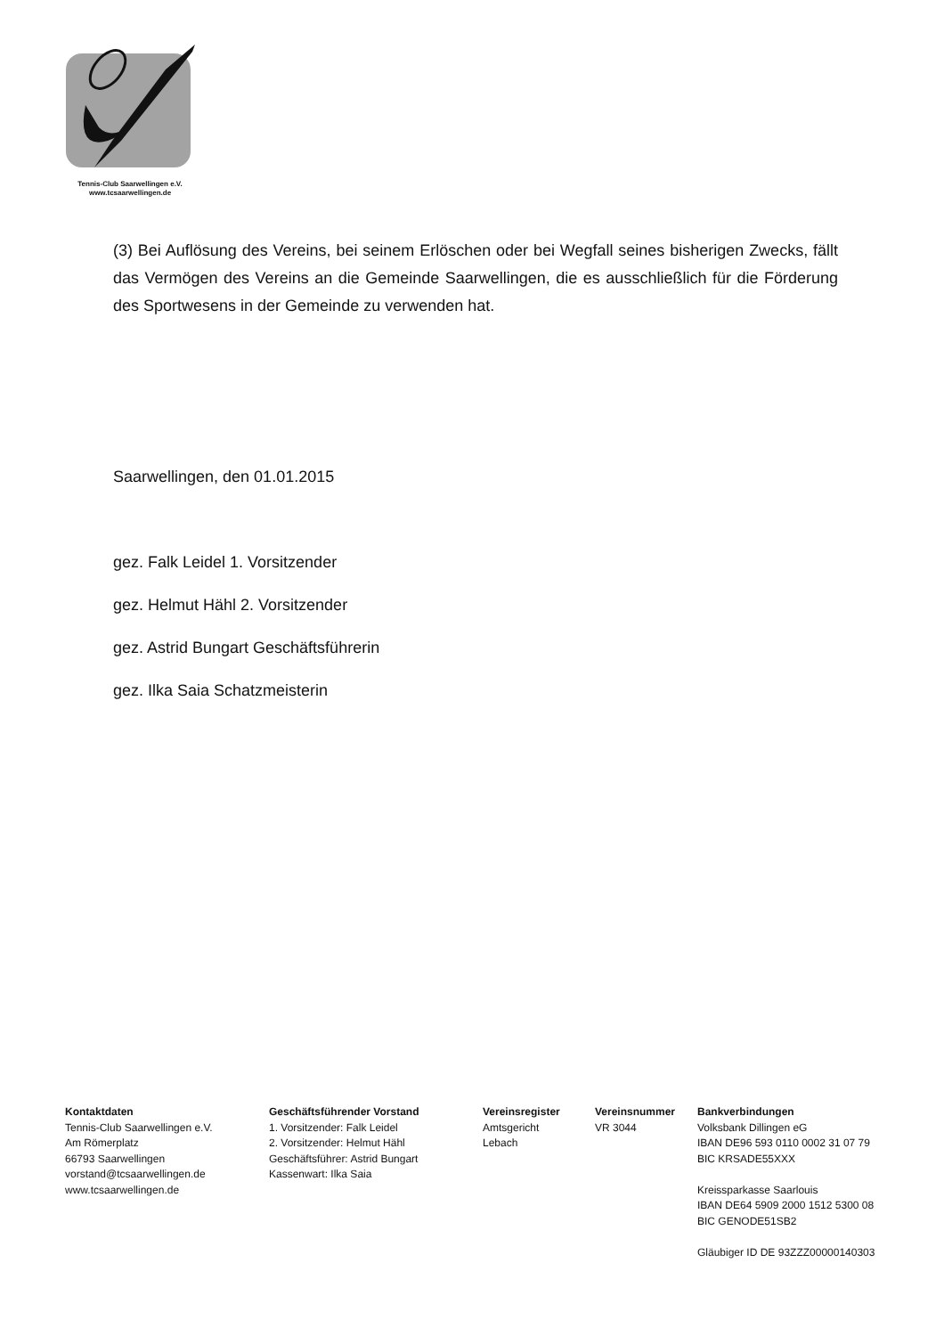Tennis-Club Saarwellingen e.V.
www.tcsaarwellingen.de
(3) Bei Auflösung des Vereins, bei seinem Erlöschen oder bei Wegfall seines bisherigen Zwecks, fällt das Vermögen des Vereins an die Gemeinde Saarwellingen, die es ausschließlich für die Förderung des Sportwesens in der Gemeinde zu verwenden hat.
Saarwellingen, den 01.01.2015
gez. Falk Leidel 1. Vorsitzender
gez. Helmut Hähl 2. Vorsitzender
gez. Astrid Bungart Geschäftsführerin
gez. Ilka Saia Schatzmeisterin
Kontaktdaten
Tennis-Club Saarwellingen e.V.
Am Römerplatz
66793 Saarwellingen
vorstand@tcsaarwellingen.de
www.tcsaarwellingen.de
Geschäftsführender Vorstand
1. Vorsitzender: Falk Leidel
2. Vorsitzender: Helmut Hähl
Geschäftsführer: Astrid Bungart
Kassenwart: Ilka Saia
Vereinsregister
Amtsgericht
Lebach
Vereinsnummer
VR 3044
Bankverbindungen
Volksbank Dillingen eG
IBAN DE96 593 0110 0002 31 07 79
BIC KRSADE55XXX
Kreissparkasse Saarlouis
IBAN DE64 5909 2000 1512 5300 08
BIC GENODE51SB2
Gläubiger ID DE 93ZZZ00000140303